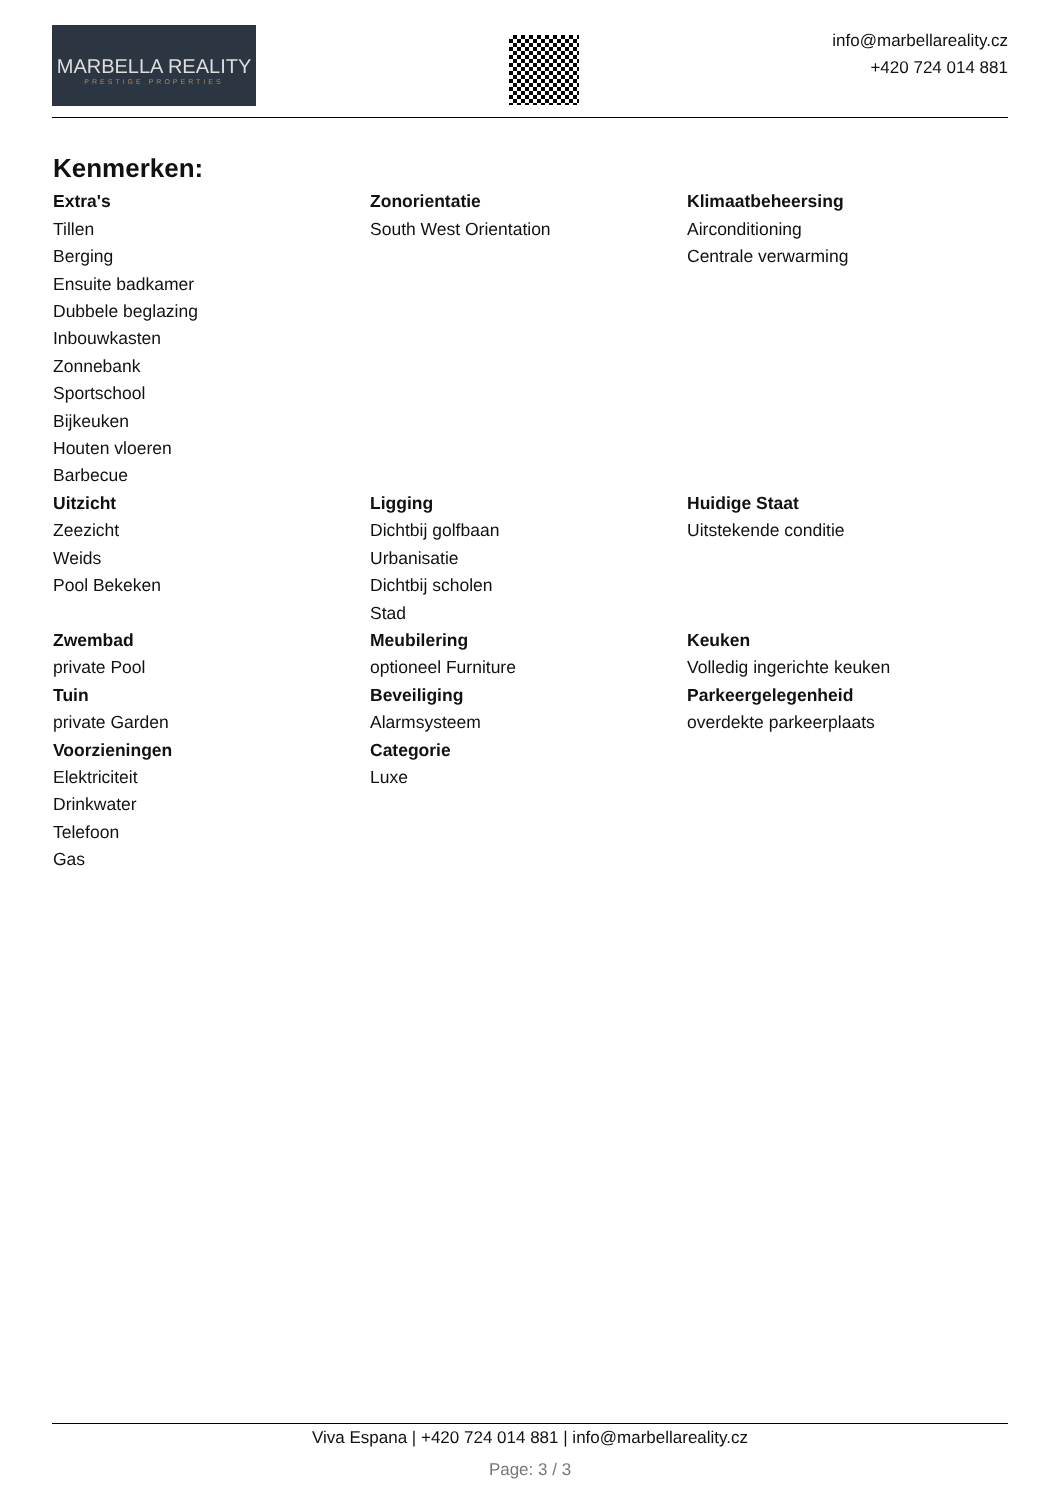MARBELLA REALITY
PRESTIGE PROPERTIES
info@marbellareality.cz
+420 724 014 881
Kenmerken:
Extra's
Tillen
Berging
Ensuite badkamer
Dubbele beglazing
Inbouwkasten
Zonnebank
Sportschool
Bijkeuken
Houten vloeren
Barbecue
Zonorientatie
South West Orientation
Klimaatbeheersing
Airconditioning
Centrale verwarming
Uitzicht
Zeezicht
Weids
Pool Bekeken
Ligging
Dichtbij golfbaan
Urbanisatie
Dichtbij scholen
Stad
Huidige Staat
Uitstekende conditie
Zwembad
private Pool
Meubilering
optioneel Furniture
Keuken
Volledig ingerichte keuken
Tuin
private Garden
Beveiliging
Alarmsysteem
Parkeergelegenheid
overdekte parkeerplaats
Voorzieningen
Elektriciteit
Drinkwater
Telefoon
Gas
Categorie
Luxe
Viva Espana | +420 724 014 881 | info@marbellareality.cz
Page: 3 / 3